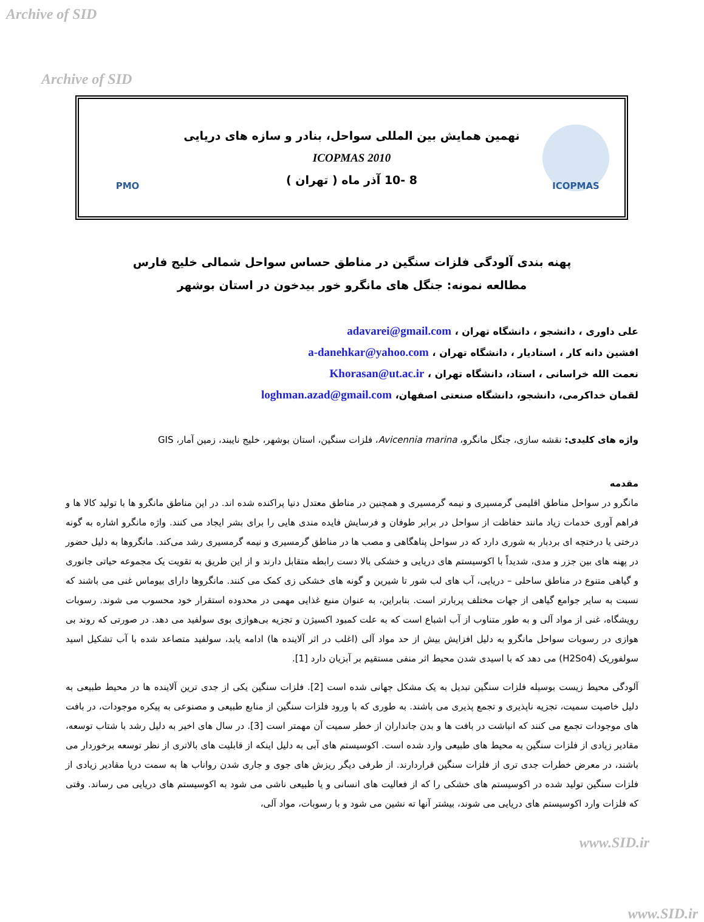Archive of SID
Archive of SID
PMO
نهمین همایش بین المللی سواحل، بنادر و سازه های دریایی
ICOPMAS 2010
8 -10 آذر ماه ( تهران )
ICOPMAS
پهنه بندی آلودگی فلزات سنگین در مناطق حساس سواحل شمالی خلیج فارس
مطالعه نمونه: جنگل های مانگرو خور بیدخون در استان بوشهر
علی داوری ، دانشجو ، دانشگاه تهران ، adavarei@gmail.com
افشین دانه کار ، استادیار ، دانشگاه تهران ، a-danehkar@yahoo.com
نعمت الله خراسانی ، استاد، دانشگاه تهران ، Khorasan@ut.ac.ir
لقمان خداکرمی، دانشجو، دانشگاه صنعتی اصفهان، loghman.azad@gmail.com
واژه های کلیدی: نقشه سازی، جنگل مانگرو، Avicennia marina، فلزات سنگین، استان بوشهر، خلیج نایبند، زمین آمار، GIS
مقدمه
مانگرو در سواحل مناطق اقلیمی گرمسیری و نیمه گرمسیری و همچنین در مناطق معتدل دنیا پراکنده شده اند. در این مناطق مانگرو ها با تولید کالا ها و فراهم آوری خدمات زیاد مانند حفاظت از سواحل در برابر طوفان و فرسایش فایده مندی هایی را برای بشر ایجاد می کنند. واژه مانگرو اشاره به گونه درختی یا درختچه ای بردبار به شوری دارد که در سواحل پناهگاهی و مصب ها در مناطق گرمسیری و نیمه گرمسیری رشد می‌کند. مانگروها به دلیل حضور در پهنه های بین جزر و مدی، شدیداً با اکوسیستم های دریایی و خشکی بالا دست رابطه متقابل دارند و از این طریق به تقویت یک مجموعه حیاتی جانوری و گیاهی متنوع در مناطق ساحلی – دریایی، آب های لب شور تا شیرین و گونه های خشکی زی کمک می کنند. مانگروها دارای بیوماس غنی می باشند که نسبت به سایر جوامع گیاهی از جهات مختلف پربارتر است. بنابراین، به عنوان منبع غذایی مهمی در محدوده استقرار خود محسوب می شوند. رسوبات رویشگاه، غنی از مواد آلی و به طور متناوب از آب اشباع است که به علت کمبود اکسیژن و تجزیه بی‌هوازی بوی سولفید می دهد. در صورتی که روند بی هوازی در رسوبات سواحل مانگرو به دلیل افزایش بیش از حد مواد آلی (اغلب در اثر آلاینده ها) ادامه یابد، سولفید متصاعد شده با آب تشکیل اسید سولفوریک (H2So4) می دهد که با اسیدی شدن محیط اثر منفی مستقیم بر آبزیان دارد [1].
آلودگی محیط زیست بوسیله فلزات سنگین تبدیل به یک مشکل جهانی شده است [2]. فلزات سنگین یکی از جدی ترین آلاینده ها در محیط طبیعی به دلیل خاصیت سمیت، تجزیه ناپذیری و تجمع پذیری می باشند. به طوری که با ورود فلزات سنگین از منابع طبیعی و مصنوعی به پیکره موجودات، در بافت های موجودات تجمع می کنند که انباشت در بافت ها و بدن جانداران از خطر سمیت آن مهمتر است [3]. در سال های اخیر به دلیل رشد با شتاب توسعه، مقادیر زیادی از فلزات سنگین به محیط های طبیعی وارد شده است. اکوسیستم های آبی به دلیل اینکه از قابلیت های بالاتری از نظر توسعه برخوردار می باشند، در معرض خطرات جدی تری از فلزات سنگین قراردارند. از طرفی دیگر ریزش های جوی و جاری شدن رواناب ها به سمت دریا مقادیر زیادی از فلزات سنگین تولید شده در اکوسیستم های خشکی را که از فعالیت های انسانی و یا طبیعی ناشی می شود به اکوسیستم های دریایی می رساند. وقتی که فلزات وارد اکوسیستم های دریایی می شوند، بیشتر آنها ته نشین می شود و با رسوبات، مواد آلی،
www.SID.ir
www.SID.ir